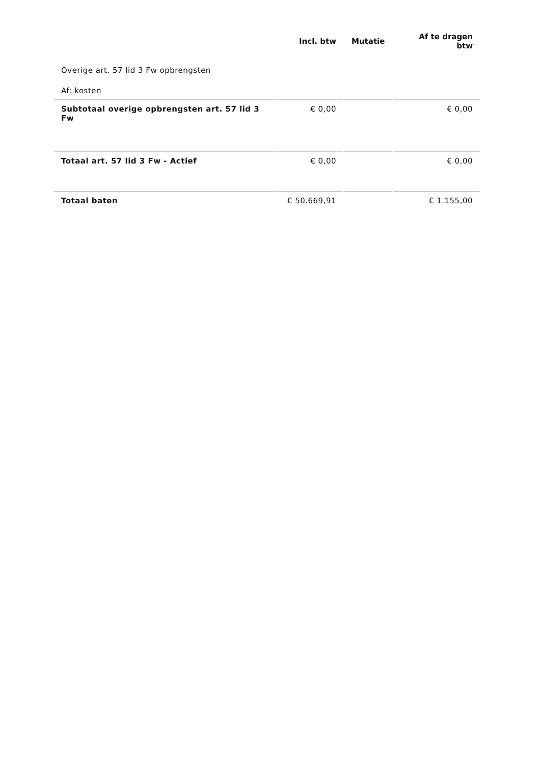| | Incl. btw | Mutatie | Af te dragen btw |
| --- | --- | --- | --- |
| Overige art. 57 lid 3 Fw opbrengsten | | | |
| Af: kosten | | | |
| Subtotaal overige opbrengsten art. 57 lid 3 Fw | € 0,00 | | € 0,00 |
| Totaal art. 57 lid 3 Fw - Actief | € 0,00 | | € 0,00 |
| Totaal baten | € 50.669,91 | | € 1.155,00 |